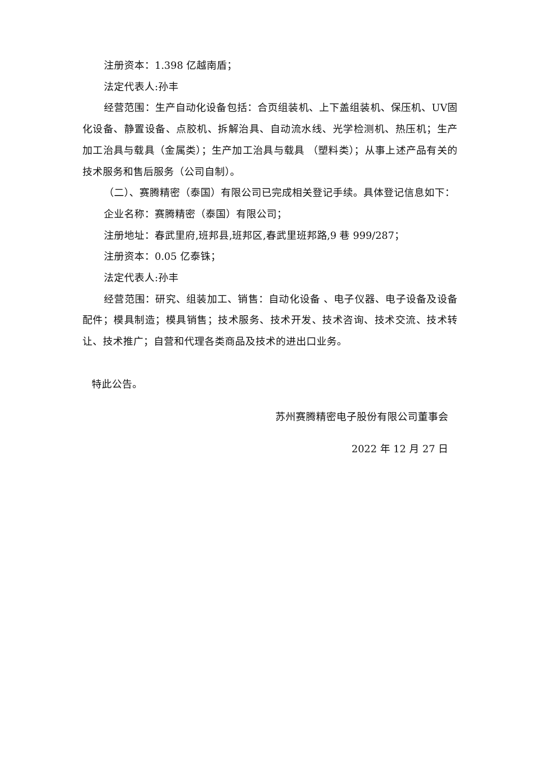注册资本：1.398 亿越南盾；
法定代表人:孙丰
经营范围：生产自动化设备包括：合页组装机、上下盖组装机、保压机、UV固化设备、静置设备、点胶机、拆解治具、自动流水线、光学检测机、热压机；生产加工治具与载具（金属类）；生产加工治具与载具 （塑料类）；从事上述产品有关的技术服务和售后服务（公司自制）。
（二）、赛腾精密（泰国）有限公司已完成相关登记手续。具体登记信息如下：
企业名称：赛腾精密（泰国）有限公司；
注册地址：春武里府,班邦县,班邦区,春武里班邦路,9 巷 999/287；
注册资本：0.05 亿泰铢；
法定代表人:孙丰
经营范围：研究、组装加工、销售：自动化设备 、电子仪器、电子设备及设备配件；模具制造；模具销售；技术服务、技术开发、技术咨询、技术交流、技术转让、技术推广；自营和代理各类商品及技术的进出口业务。
特此公告。
苏州赛腾精密电子股份有限公司董事会
2022 年 12 月 27 日